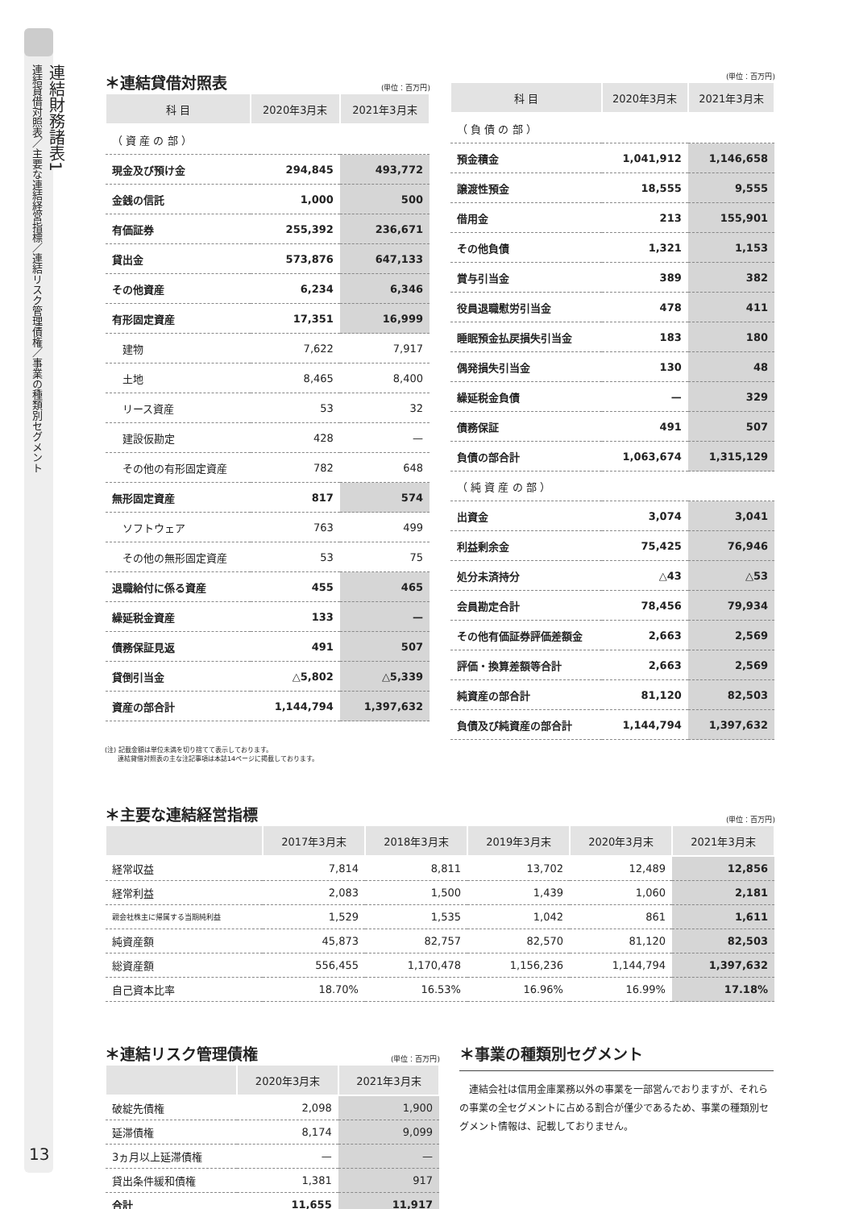連結財務諸表1
連結貸借対照表／主要な連結経営指標／連結リスク管理債権／事業の種類別セグメント
13
＊連結貸借対照表
(単位：百万円)
| 科 目 | 2020年3月末 | 2021年3月末 |
| --- | --- | --- |
| （ 資 産 の 部 ） | | |
| 現金及び預け金 | 294,845 | 493,772 |
| 金銭の信託 | 1,000 | 500 |
| 有価証券 | 255,392 | 236,671 |
| 貸出金 | 573,876 | 647,133 |
| その他資産 | 6,234 | 6,346 |
| 有形固定資産 | 17,351 | 16,999 |
| 建物 | 7,622 | 7,917 |
| 土地 | 8,465 | 8,400 |
| リース資産 | 53 | 32 |
| 建設仮勘定 | 428 | — |
| その他の有形固定資産 | 782 | 648 |
| 無形固定資産 | 817 | 574 |
| ソフトウェア | 763 | 499 |
| その他の無形固定資産 | 53 | 75 |
| 退職給付に係る資産 | 455 | 465 |
| 繰延税金資産 | 133 | — |
| 債務保証見返 | 491 | 507 |
| 貸倒引当金 | △5,802 | △5,339 |
| 資産の部合計 | 1,144,794 | 1,397,632 |
(単位：百万円)
| 科 目 | 2020年3月末 | 2021年3月末 |
| --- | --- | --- |
| （ 負 債 の 部 ） | | |
| 預金積金 | 1,041,912 | 1,146,658 |
| 譲渡性預金 | 18,555 | 9,555 |
| 借用金 | 213 | 155,901 |
| その他負債 | 1,321 | 1,153 |
| 賞与引当金 | 389 | 382 |
| 役員退職慰労引当金 | 478 | 411 |
| 睡眠預金払戻損失引当金 | 183 | 180 |
| 偶発損失引当金 | 130 | 48 |
| 繰延税金負債 | — | 329 |
| 債務保証 | 491 | 507 |
| 負債の部合計 | 1,063,674 | 1,315,129 |
| （ 純 資 産 の 部 ） | | |
| 出資金 | 3,074 | 3,041 |
| 利益剰余金 | 75,425 | 76,946 |
| 処分未済持分 | △43 | △53 |
| 会員勘定合計 | 78,456 | 79,934 |
| その他有価証券評価差額金 | 2,663 | 2,569 |
| 評価・換算差額等合計 | 2,663 | 2,569 |
| 純資産の部合計 | 81,120 | 82,503 |
| 負債及び純資産の部合計 | 1,144,794 | 1,397,632 |
(注) 記載金額は単位未満を切り捨てて表示しております。
　　連結貸借対照表の主な注記事項は本誌14ページに掲載しております。
＊主要な連結経営指標
(単位：百万円)
| | 2017年3月末 | 2018年3月末 | 2019年3月末 | 2020年3月末 | 2021年3月末 |
| --- | --- | --- | --- | --- | --- |
| 経常収益 | 7,814 | 8,811 | 13,702 | 12,489 | 12,856 |
| 経常利益 | 2,083 | 1,500 | 1,439 | 1,060 | 2,181 |
| 親会社株主に帰属する当期純利益 | 1,529 | 1,535 | 1,042 | 861 | 1,611 |
| 純資産額 | 45,873 | 82,757 | 82,570 | 81,120 | 82,503 |
| 総資産額 | 556,455 | 1,170,478 | 1,156,236 | 1,144,794 | 1,397,632 |
| 自己資本比率 | 18.70% | 16.53% | 16.96% | 16.99% | 17.18% |
＊連結リスク管理債権
(単位：百万円)
| | 2020年3月末 | 2021年3月末 |
| --- | --- | --- |
| 破綻先債権 | 2,098 | 1,900 |
| 延滞債権 | 8,174 | 9,099 |
| 3ヵ月以上延滞債権 | — | — |
| 貸出条件緩和債権 | 1,381 | 917 |
| 合計 | 11,655 | 11,917 |
＊事業の種類別セグメント
　連結会社は信用金庫業務以外の事業を一部営んでおりますが、それらの事業の全セグメントに占める割合が僅少であるため、事業の種類別セグメント情報は、記載しておりません。